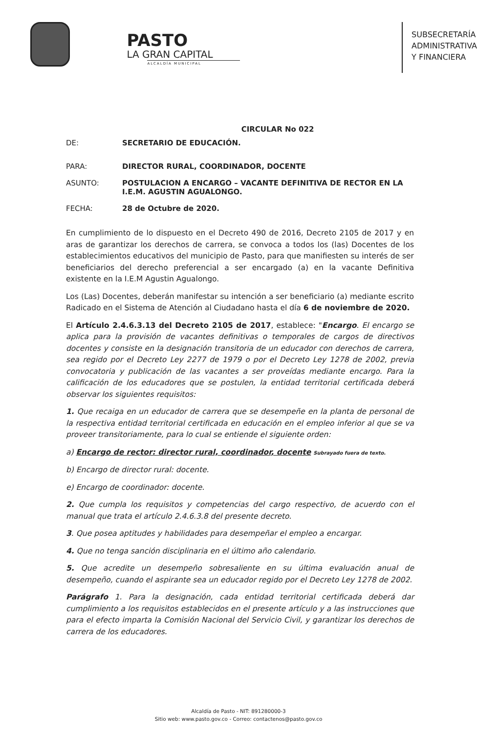PASTO
LA GRAN CAPITAL
ALCALDÍA MUNICIPAL
SUBSECRETARÍA
ADMINISTRATIVA
Y FINANCIERA
CIRCULAR No 022
DE: SECRETARIO DE EDUCACIÓN.
PARA: DIRECTOR RURAL, COORDINADOR, DOCENTE
ASUNTO: POSTULACION A ENCARGO – VACANTE DEFINITIVA DE RECTOR EN LA I.E.M. AGUSTIN AGUALONGO.
FECHA: 28 de Octubre de 2020.
En cumplimiento de lo dispuesto en el Decreto 490 de 2016, Decreto 2105 de 2017 y en aras de garantizar los derechos de carrera, se convoca a todos los (las) Docentes de los establecimientos educativos del municipio de Pasto, para que manifiesten su interés de ser beneficiarios del derecho preferencial a ser encargado (a) en la vacante Definitiva existente en la I.E.M Agustin Agualongo.
Los (Las) Docentes, deberán manifestar su intención a ser beneficiario (a) mediante escrito Radicado en el Sistema de Atención al Ciudadano hasta el día 6 de noviembre de 2020.
El Artículo 2.4.6.3.13 del Decreto 2105 de 2017, establece: "Encargo. El encargo se aplica para la provisión de vacantes definitivas o temporales de cargos de directivos docentes y consiste en la designación transitoria de un educador con derechos de carrera, sea regido por el Decreto Ley 2277 de 1979 o por el Decreto Ley 1278 de 2002, previa convocatoria y publicación de las vacantes a ser proveídas mediante encargo. Para la calificación de los educadores que se postulen, la entidad territorial certificada deberá observar los siguientes requisitos:
1. Que recaiga en un educador de carrera que se desempeñe en la planta de personal de la respectiva entidad territorial certificada en educación en el empleo inferior al que se va proveer transitoriamente, para lo cual se entiende el siguiente orden:
a) Encargo de rector: director rural, coordinador, docente Subrayado fuera de texto.
b) Encargo de director rural: docente.
e) Encargo de coordinador: docente.
2. Que cumpla los requisitos y competencias del cargo respectivo, de acuerdo con el manual que trata el artículo 2.4.6.3.8 del presente decreto.
3. Que posea aptitudes y habilidades para desempeñar el empleo a encargar.
4. Que no tenga sanción disciplinaria en el último año calendario.
5. Que acredite un desempeño sobresaliente en su última evaluación anual de desempeño, cuando el aspirante sea un educador regido por el Decreto Ley 1278 de 2002.
Parágrafo 1. Para la designación, cada entidad territorial certificada deberá dar cumplimiento a los requisitos establecidos en el presente artículo y a las instrucciones que para el efecto imparta la Comisión Nacional del Servicio Civil, y garantizar los derechos de carrera de los educadores.
Alcaldía de Pasto - NIT: 891280000-3
Sitio web: www.pasto.gov.co - Correo: contactenos@pasto.gov.co